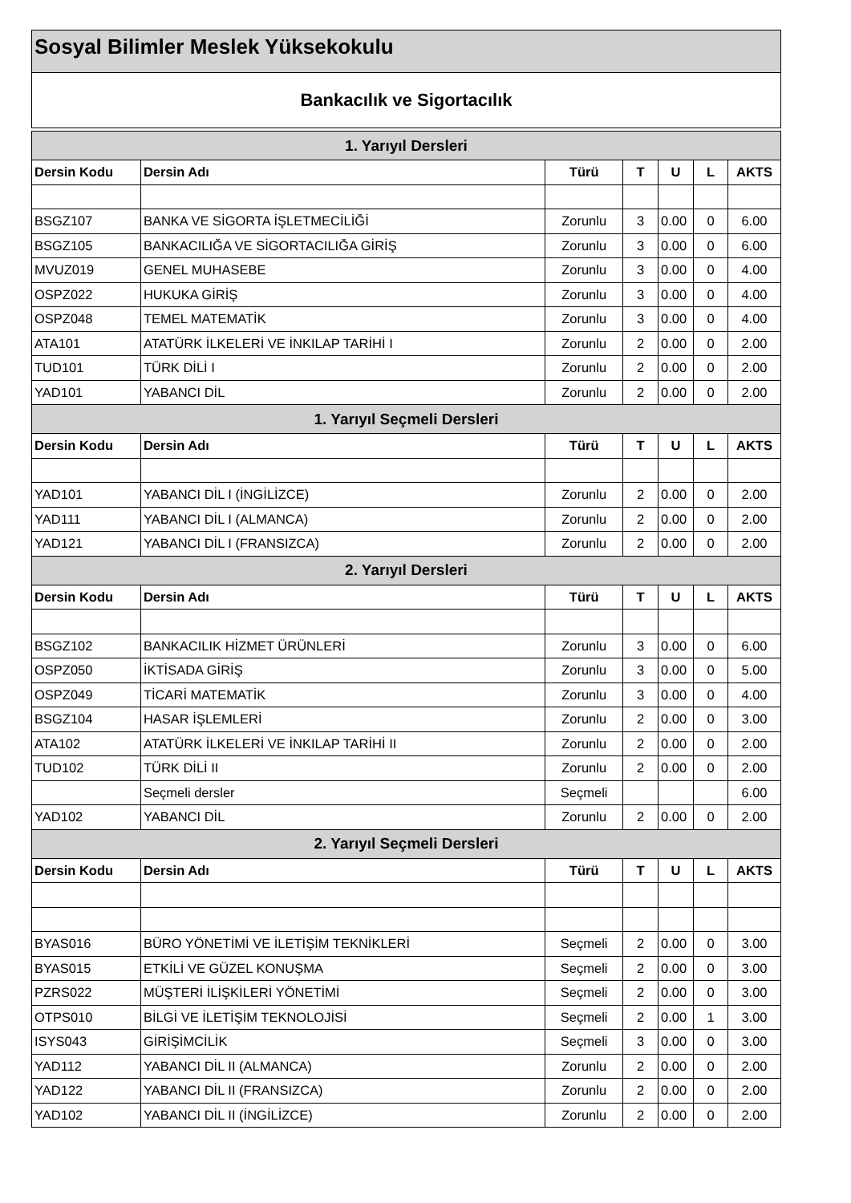Sosyal Bilimler Meslek Yüksekokulu
Bankacılık ve Sigortacılık
| 1. Yarıyıl Dersleri | | | | | | |
| --- | --- | --- | --- | --- | --- | --- |
| Dersin Kodu | Dersin Adı | Türü | T | U | L | AKTS |
| BSGZ107 | BANKA VE SİGORTA İŞLETMECİLİĞİ | Zorunlu | 3 | 0.00 | 0 | 6.00 |
| BSGZ105 | BANKACILIĞA VE SİGORTACILIĞA GİRİŞ | Zorunlu | 3 | 0.00 | 0 | 6.00 |
| MVUZ019 | GENEL MUHASEBE | Zorunlu | 3 | 0.00 | 0 | 4.00 |
| OSPZ022 | HUKUKA GİRİŞ | Zorunlu | 3 | 0.00 | 0 | 4.00 |
| OSPZ048 | TEMEL MATEMATİK | Zorunlu | 3 | 0.00 | 0 | 4.00 |
| ATA101 | ATATÜRK İLKELERİ VE İNKILAP TARİHİ I | Zorunlu | 2 | 0.00 | 0 | 2.00 |
| TUD101 | TÜRK DİLİ I | Zorunlu | 2 | 0.00 | 0 | 2.00 |
| YAD101 | YABANCI DİL | Zorunlu | 2 | 0.00 | 0 | 2.00 |
| 1. Yarıyıl Seçmeli Dersleri | | | | | | |
| Dersin Kodu | Dersin Adı | Türü | T | U | L | AKTS |
| YAD101 | YABANCI DİL I (İNGİLİZCE) | Zorunlu | 2 | 0.00 | 0 | 2.00 |
| YAD111 | YABANCI DİL I (ALMANCA) | Zorunlu | 2 | 0.00 | 0 | 2.00 |
| YAD121 | YABANCI DİL I (FRANSIZCA) | Zorunlu | 2 | 0.00 | 0 | 2.00 |
| 2. Yarıyıl Dersleri | | | | | | |
| Dersin Kodu | Dersin Adı | Türü | T | U | L | AKTS |
| BSGZ102 | BANKACILIK HİZMET ÜRÜNLERİ | Zorunlu | 3 | 0.00 | 0 | 6.00 |
| OSPZ050 | İKTİSADA GİRİŞ | Zorunlu | 3 | 0.00 | 0 | 5.00 |
| OSPZ049 | TİCARİ MATEMATİK | Zorunlu | 3 | 0.00 | 0 | 4.00 |
| BSGZ104 | HASAR İŞLEMLERİ | Zorunlu | 2 | 0.00 | 0 | 3.00 |
| ATA102 | ATATÜRK İLKELERİ VE İNKILAP TARİHİ II | Zorunlu | 2 | 0.00 | 0 | 2.00 |
| TUD102 | TÜRK DİLİ II | Zorunlu | 2 | 0.00 | 0 | 2.00 |
| | Seçmeli dersler | Seçmeli | | | | 6.00 |
| YAD102 | YABANCI DİL | Zorunlu | 2 | 0.00 | 0 | 2.00 |
| 2. Yarıyıl Seçmeli Dersleri | | | | | | |
| Dersin Kodu | Dersin Adı | Türü | T | U | L | AKTS |
| BYAS016 | BÜRO YÖNETİMİ VE İLETİŞİM TEKNİKLERİ | Seçmeli | 2 | 0.00 | 0 | 3.00 |
| BYAS015 | ETKİLİ VE GÜZEL KONUŞMA | Seçmeli | 2 | 0.00 | 0 | 3.00 |
| PZRS022 | MÜŞTERİ İLİŞKİLERİ YÖNETİMİ | Seçmeli | 2 | 0.00 | 0 | 3.00 |
| OTPS010 | BİLGİ VE İLETİŞİM TEKNOLOJİSİ | Seçmeli | 2 | 0.00 | 1 | 3.00 |
| ISYS043 | GİRİŞİMCİLİK | Seçmeli | 3 | 0.00 | 0 | 3.00 |
| YAD112 | YABANCI DİL II (ALMANCA) | Zorunlu | 2 | 0.00 | 0 | 2.00 |
| YAD122 | YABANCI DİL II (FRANSIZCA) | Zorunlu | 2 | 0.00 | 0 | 2.00 |
| YAD102 | YABANCI DİL II (İNGİLİZCE) | Zorunlu | 2 | 0.00 | 0 | 2.00 |